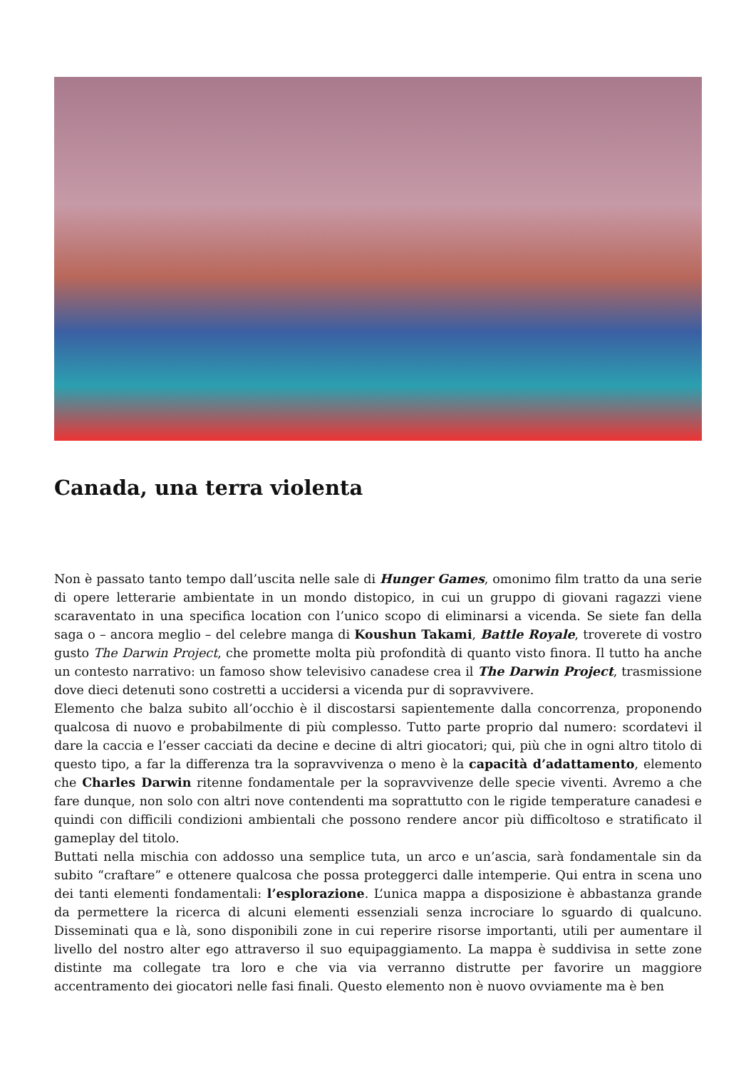Canada, una terra violenta
Non è passato tanto tempo dall’uscita nelle sale di Hunger Games, omonimo film tratto da una serie di opere letterarie ambientate in un mondo distopico, in cui un gruppo di giovani ragazzi viene scaraventato in una specifica location con l’unico scopo di eliminarsi a vicenda. Se siete fan della saga o – ancora meglio – del celebre manga di Koushun Takami, Battle Royale, troverete di vostro gusto The Darwin Project, che promette molta più profondità di quanto visto finora. Il tutto ha anche un contesto narrativo: un famoso show televisivo canadese crea il The Darwin Project, trasmissione dove dieci detenuti sono costretti a uccidersi a vicenda pur di sopravvivere.
Elemento che balza subito all’occhio è il discostarsi sapientemente dalla concorrenza, proponendo qualcosa di nuovo e probabilmente di più complesso. Tutto parte proprio dal numero: scordatevi il dare la caccia e l’esser cacciati da decine e decine di altri giocatori; qui, più che in ogni altro titolo di questo tipo, a far la differenza tra la sopravvivenza o meno è la capacità d’adattamento, elemento che Charles Darwin ritenne fondamentale per la sopravvivenze delle specie viventi. Avremo a che fare dunque, non solo con altri nove contendenti ma soprattutto con le rigide temperature canadesi e quindi con difficili condizioni ambientali che possono rendere ancor più difficoltoso e stratificato il gameplay del titolo.
Buttati nella mischia con addosso una semplice tuta, un arco e un’ascia, sarà fondamentale sin da subito “craftare” e ottenere qualcosa che possa proteggerci dalle intemperie. Qui entra in scena uno dei tanti elementi fondamentali: l’esplorazione. L’unica mappa a disposizione è abbastanza grande da permettere la ricerca di alcuni elementi essenziali senza incrociare lo sguardo di qualcuno. Disseminati qua e là, sono disponibili zone in cui reperire risorse importanti, utili per aumentare il livello del nostro alter ego attraverso il suo equipaggiamento. La mappa è suddivisa in sette zone distinte ma collegate tra loro e che via via verranno distrutte per favorire un maggiore accentramento dei giocatori nelle fasi finali. Questo elemento non è nuovo ovviamente ma è ben